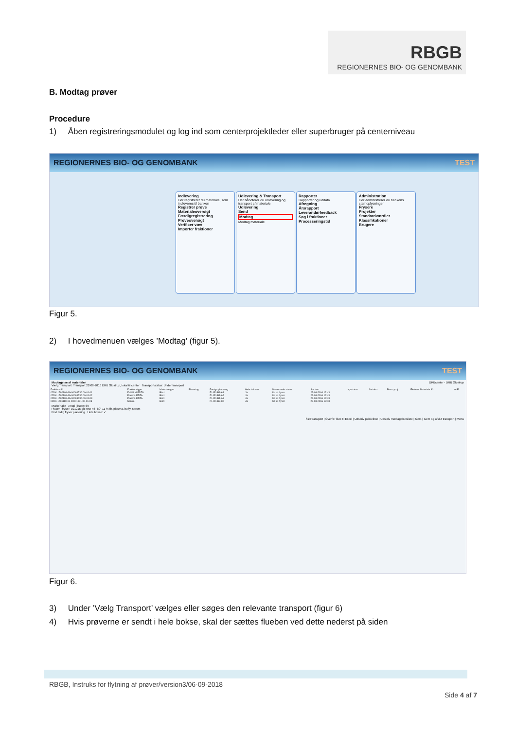RBGB
REGIONERNES BIO- OG GENOMBANK
B. Modtag prøver
Procedure
1) Åben registreringsmodulet og log ind som centerprojektleder eller superbruger på centerniveau
REGIONERNES BIO- OG GENOMBANK TEST
Indlevering Her registrerer du materiale, som indleveres til banken
Registrer prøve Materialeoversigt Færdigregistrering Prøveoversigt Verificer væv Importer fraktioner
Udlevering & Transport Her håndterer du udlevering og transport af materiale
Udlevering Send Modtag Modtag materiale
Rapporter Rapporter og uddata
Afregning Årsrapport Leverandørfeedback Søg i fraktioner Processeringstid
Administration Her administrerer du bankens stamoplysninger
Frysere Projekter Standardværdier Klassifikationer Brugere
Figur 5.
2) I hovedmenuen vælges ’Modtag’ (figur 5).
REGIONERNES BIO- OG GENOMBANK TEST
Modtagelse af materialer DRBcenter - DRB Glostrup
Vælg Transport: Transport 22-08-2016 DRB Glostrup, lokal til center Transportstatus: Under transport
| FraktionsID | Fraktionstype | Materialetype | Placering | Forrige placering | Hele boksen | Nuværende status | Sat den | Ny status | Sat den | Resv. proj. | Eksternt Materiale ID | Im/El |
| --- | --- | --- | --- | --- | --- | --- | --- | --- | --- | --- | --- | --- |
| 02DK-1502109-16-00001736.00-01.01 | Fuldblod-EDTA | Blod | | F1-R1-B1-A1 | Ja | Ud af fryser | 22-08-2016 12:43 | | | | | |
| 02DK-1502109-16-00001736.00-01.02 | Plasma-EDTA | Blod | | F1-R1-B1-A2 | Ja | Ud af fryser | 22-08-2016 12:43 | | | | | |
| 02DK-1502109-16-00001736.00-01.03 | Plasma-EDTA | Blod | | F1-R1-B1-A3 | Ja | Ud af fryser | 22-08-2016 12:43 | | | | | |
| 02DK-1501110-15-00001571.00-01.08 | Serum | Blod | | F1-R1-B3-C6 | Ja | Ud af fryser | 22-08-2016 12:43 | | | | | |
Markér alle Antal i listen: 69
Placer i fryser: 101215 glo test F8 -80° 11 % fb, plasma, buffy, serum
Find ledig fryser placering Hele bokse: ✓
Slet transport | Overfør liste til Excel | Udskriv pakkeliste | Udskriv modtagelsesliste | Gem | Gem og afslut transport | Menu
Figur 6.
3) Under ’Vælg Transport’ vælges eller søges den relevante transport (figur 6)
4) Hvis prøverne er sendt i hele bokse, skal der sættes flueben ved dette nederst på siden
RBGB, Instruks for flytning af prøver/version3/06-09-2018
Side 4 af 7